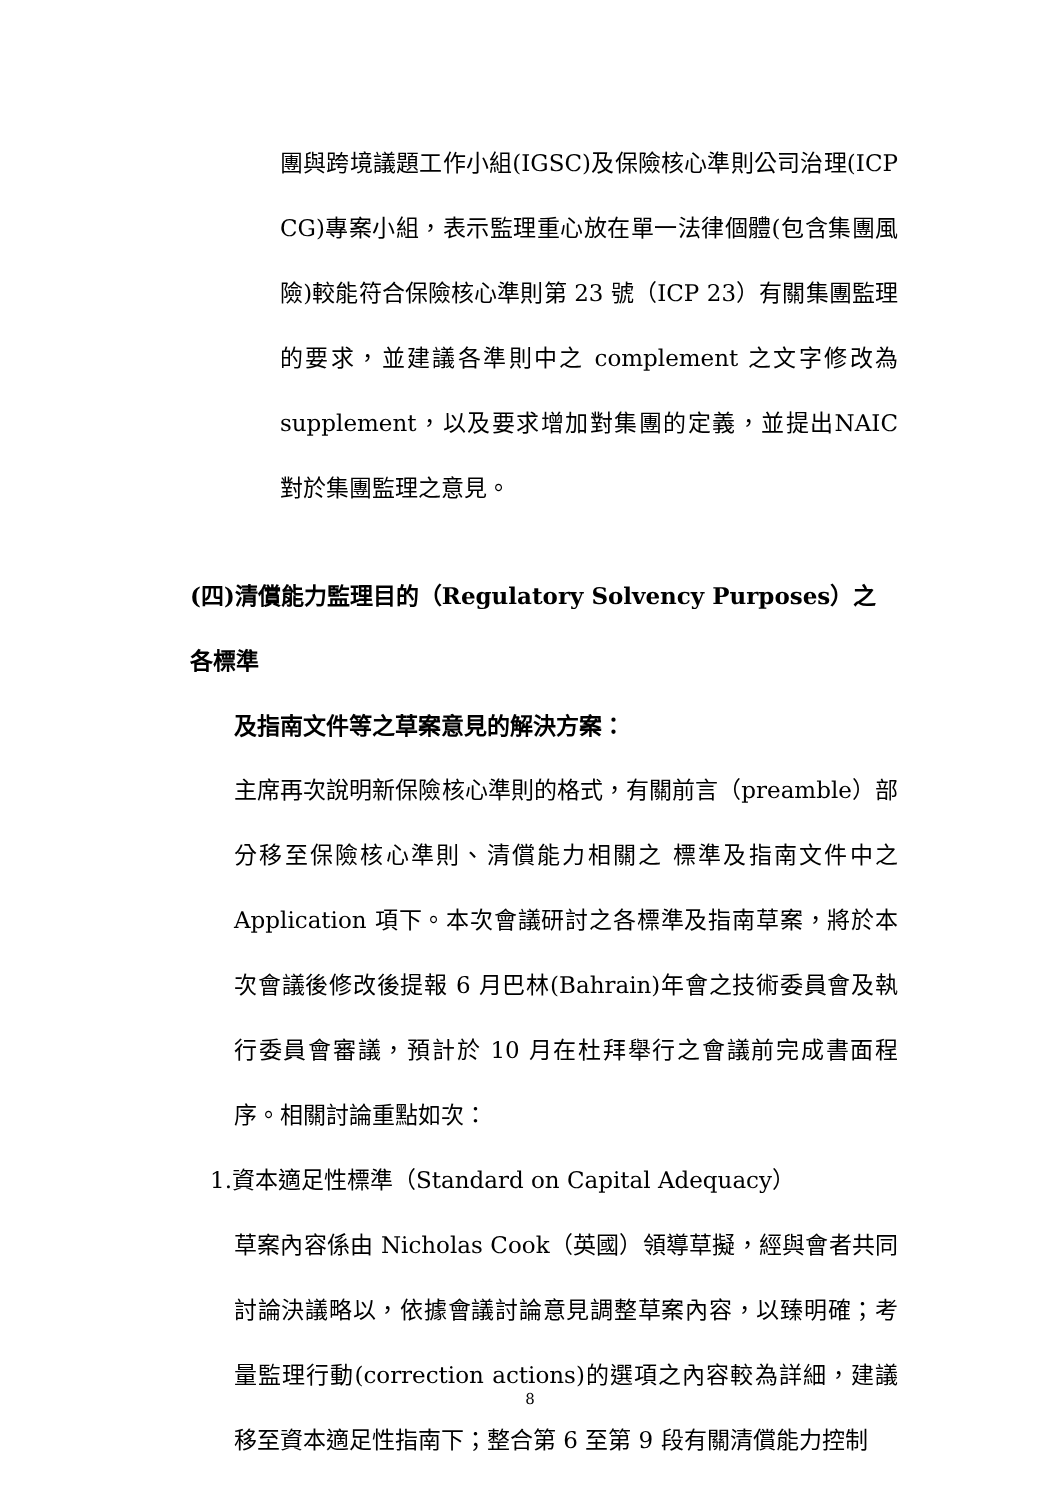團與跨境議題工作小組(IGSC)及保險核心準則公司治理(ICP CG)專案小組，表示監理重心放在單一法律個體(包含集團風險)較能符合保險核心準則第 23 號（ICP 23）有關集團監理的要求，並建議各準則中之 complement 之文字修改為 supplement，以及要求增加對集團的定義，並提出NAIC 對於集團監理之意見。
(四)清償能力監理目的（Regulatory Solvency Purposes）之各標準
及指南文件等之草案意見的解決方案：
主席再次說明新保險核心準則的格式，有關前言（preamble）部分移至保險核心準則、清償能力相關之 標準及指南文件中之Application 項下。本次會議研討之各標準及指南草案，將於本次會議後修改後提報 6 月巴林(Bahrain)年會之技術委員會及執行委員會審議，預計於 10 月在杜拜舉行之會議前完成書面程序。相關討論重點如次：
1.資本適足性標準（Standard on Capital Adequacy）
草案內容係由 Nicholas Cook（英國）領導草擬，經與會者共同討論決議略以，依據會議討論意見調整草案內容，以臻明確；考量監理行動(correction actions)的選項之內容較為詳細，建議移至資本適足性指南下；整合第 6 至第 9 段有關清償能力控制
8